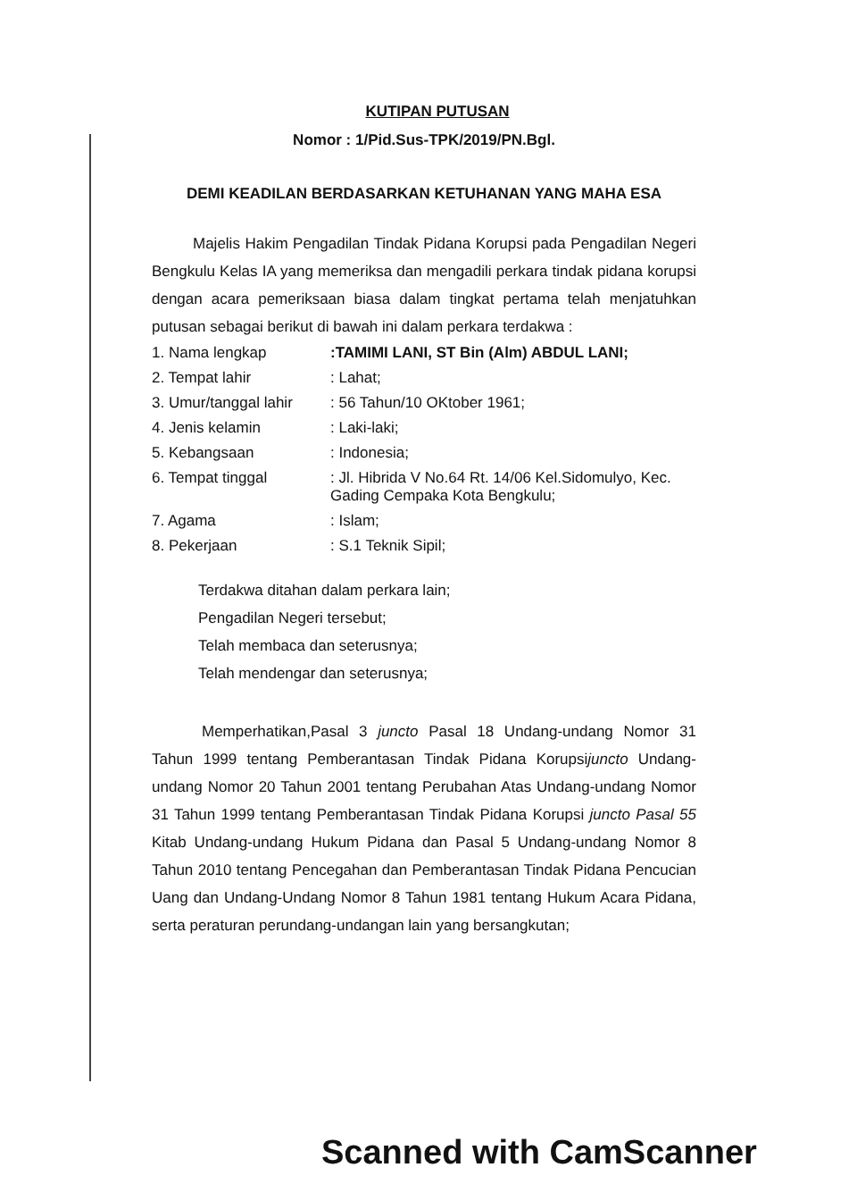KUTIPAN PUTUSAN
Nomor : 1/Pid.Sus-TPK/2019/PN.Bgl.
DEMI KEADILAN BERDASARKAN KETUHANAN YANG MAHA ESA
Majelis Hakim Pengadilan Tindak Pidana Korupsi pada Pengadilan Negeri Bengkulu Kelas IA yang memeriksa dan mengadili perkara tindak pidana korupsi dengan acara pemeriksaan biasa dalam tingkat pertama telah menjatuhkan putusan sebagai berikut di bawah ini dalam perkara terdakwa :
| 1. Nama lengkap | :TAMIMI LANI, ST Bin (Alm) ABDUL LANI; |
| 2. Tempat lahir | : Lahat; |
| 3. Umur/tanggal lahir | : 56 Tahun/10 OKtober 1961; |
| 4. Jenis kelamin | : Laki-laki; |
| 5. Kebangsaan | : Indonesia; |
| 6. Tempat tinggal | : Jl. Hibrida V No.64 Rt. 14/06 Kel.Sidomulyo, Kec. Gading Cempaka Kota Bengkulu; |
| 7. Agama | : Islam; |
| 8. Pekerjaan | : S.1 Teknik Sipil; |
Terdakwa ditahan dalam perkara lain;
Pengadilan Negeri tersebut;
Telah membaca dan seterusnya;
Telah mendengar dan seterusnya;
Memperhatikan,Pasal 3 juncto Pasal 18 Undang-undang Nomor 31 Tahun 1999 tentang Pemberantasan Tindak Pidana Korupsijuncto Undang-undang Nomor 20 Tahun 2001 tentang Perubahan Atas Undang-undang Nomor 31 Tahun 1999 tentang Pemberantasan Tindak Pidana Korupsi juncto Pasal 55 Kitab Undang-undang Hukum Pidana dan Pasal 5 Undang-undang Nomor 8 Tahun 2010 tentang Pencegahan dan Pemberantasan Tindak Pidana Pencucian Uang dan Undang-Undang Nomor 8 Tahun 1981 tentang Hukum Acara Pidana, serta peraturan perundang-undangan lain yang bersangkutan;
Scanned with CamScanner